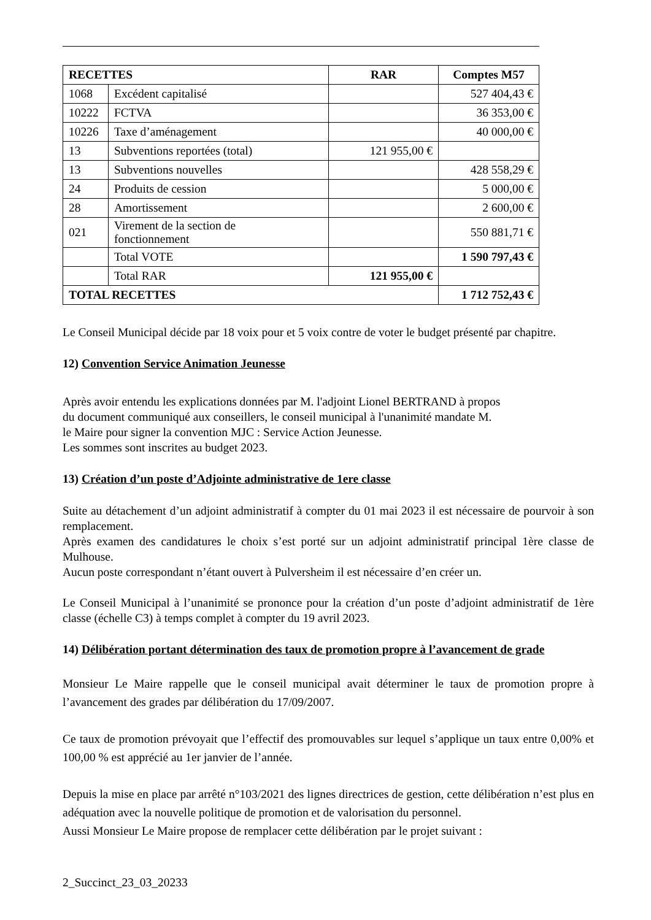| RECETTES | | RAR | Comptes M57 |
| --- | --- | --- | --- |
| 1068 | Excédent capitalisé | | 527 404,43 € |
| 10222 | FCTVA | | 36 353,00 € |
| 10226 | Taxe d’aménagement | | 40 000,00 € |
| 13 | Subventions reportées (total) | 121 955,00 € | |
| 13 | Subventions nouvelles | | 428 558,29 € |
| 24 | Produits de cession | | 5 000,00 € |
| 28 | Amortissement | | 2 600,00 € |
| 021 | Virement de la section de fonctionnement | | 550 881,71 € |
| | Total VOTE | | 1 590 797,43 € |
| | Total RAR | 121 955,00 € | |
| TOTAL RECETTES | | | 1 712 752,43 € |
Le Conseil Municipal décide par 18 voix pour et 5 voix contre de voter le budget présenté par chapitre.
12) Convention Service Animation Jeunesse
Après avoir entendu les explications données par M. l'adjoint Lionel BERTRAND à propos
du document communiqué aux conseillers, le conseil municipal à l'unanimité mandate M.
le Maire pour signer la convention MJC : Service Action Jeunesse.
Les sommes sont inscrites au budget 2023.
13) Création d’un poste d’Adjointe administrative de 1ere classe
Suite au détachement d’un adjoint administratif à compter du 01 mai 2023 il est nécessaire de pourvoir à son remplacement.
Après examen des candidatures le choix s’est porté sur un adjoint administratif principal 1ère classe de Mulhouse.
Aucun poste correspondant n’étant ouvert à Pulversheim il est nécessaire d’en créer un.
Le Conseil Municipal à l’unanimité se prononce pour la création d’un poste d’adjoint administratif de 1ère classe (échelle C3) à temps complet à compter du 19 avril 2023.
14) Délibération portant détermination des taux de promotion propre à l’avancement de grade
Monsieur Le Maire rappelle que le conseil municipal avait déterminer le taux de promotion propre à l’avancement des grades par délibération du 17/09/2007.
Ce taux de promotion prévoyait que l’effectif des promouvables sur lequel s’applique un taux entre 0,00% et 100,00 % est apprécié au 1er janvier de l’année.
Depuis la mise en place par arrêté n°103/2021 des lignes directrices de gestion, cette délibération n’est plus en adéquation avec la nouvelle politique de promotion et de valorisation du personnel.
Aussi Monsieur Le Maire propose de remplacer cette délibération par le projet suivant :
2_Succinct_23_03_20233